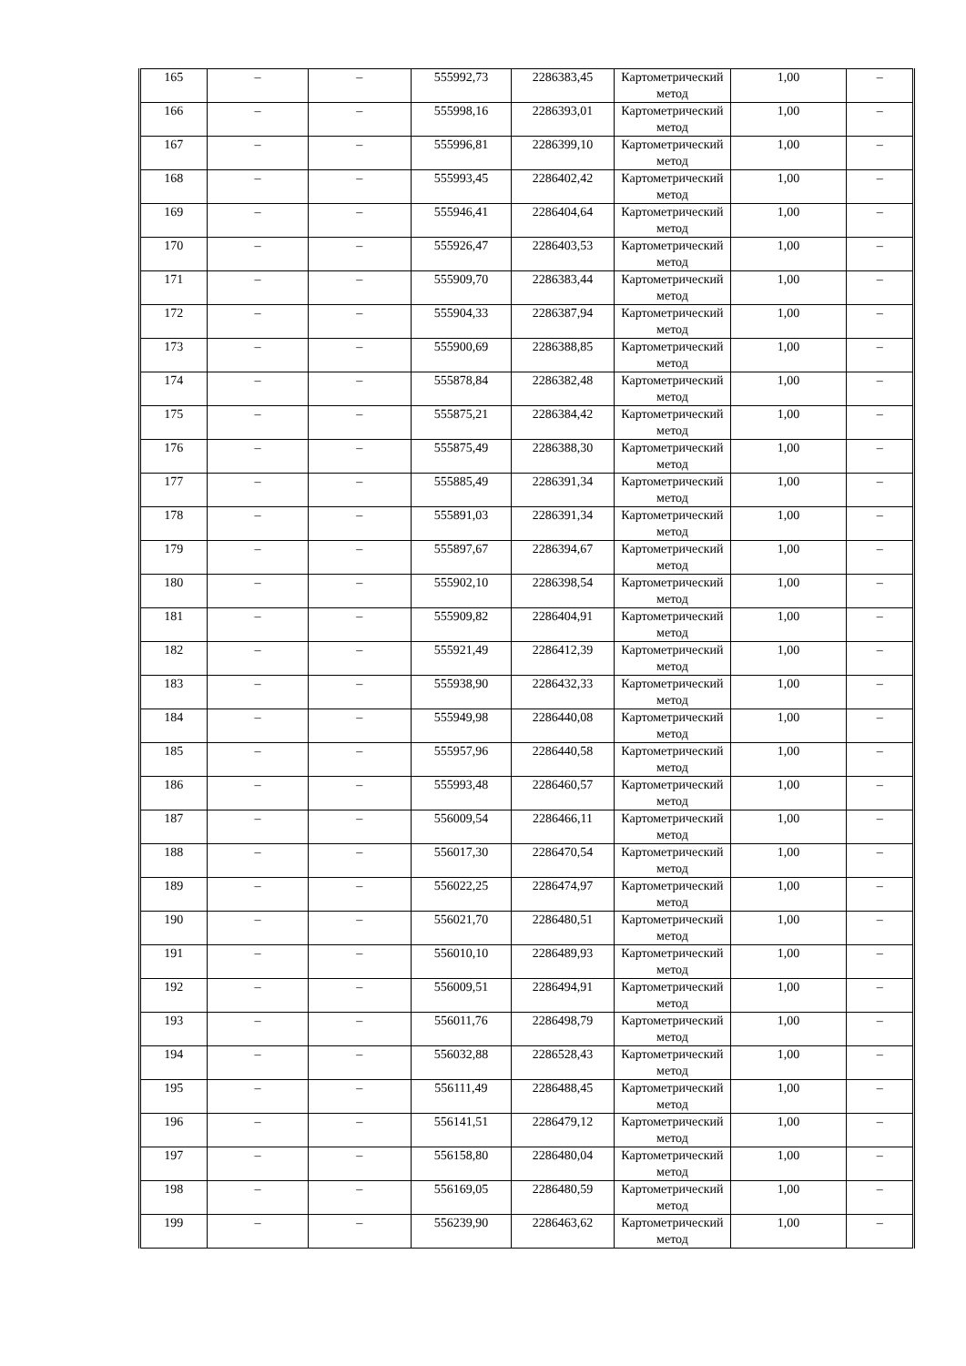| 165 | – | – | 555992,73 | 2286383,45 | Картометрический метод | 1,00 | – |
| 166 | – | – | 555998,16 | 2286393,01 | Картометрический метод | 1,00 | – |
| 167 | – | – | 555996,81 | 2286399,10 | Картометрический метод | 1,00 | – |
| 168 | – | – | 555993,45 | 2286402,42 | Картометрический метод | 1,00 | – |
| 169 | – | – | 555946,41 | 2286404,64 | Картометрический метод | 1,00 | – |
| 170 | – | – | 555926,47 | 2286403,53 | Картометрический метод | 1,00 | – |
| 171 | – | – | 555909,70 | 2286383,44 | Картометрический метод | 1,00 | – |
| 172 | – | – | 555904,33 | 2286387,94 | Картометрический метод | 1,00 | – |
| 173 | – | – | 555900,69 | 2286388,85 | Картометрический метод | 1,00 | – |
| 174 | – | – | 555878,84 | 2286382,48 | Картометрический метод | 1,00 | – |
| 175 | – | – | 555875,21 | 2286384,42 | Картометрический метод | 1,00 | – |
| 176 | – | – | 555875,49 | 2286388,30 | Картометрический метод | 1,00 | – |
| 177 | – | – | 555885,49 | 2286391,34 | Картометрический метод | 1,00 | – |
| 178 | – | – | 555891,03 | 2286391,34 | Картометрический метод | 1,00 | – |
| 179 | – | – | 555897,67 | 2286394,67 | Картометрический метод | 1,00 | – |
| 180 | – | – | 555902,10 | 2286398,54 | Картометрический метод | 1,00 | – |
| 181 | – | – | 555909,82 | 2286404,91 | Картометрический метод | 1,00 | – |
| 182 | – | – | 555921,49 | 2286412,39 | Картометрический метод | 1,00 | – |
| 183 | – | – | 555938,90 | 2286432,33 | Картометрический метод | 1,00 | – |
| 184 | – | – | 555949,98 | 2286440,08 | Картометрический метод | 1,00 | – |
| 185 | – | – | 555957,96 | 2286440,58 | Картометрический метод | 1,00 | – |
| 186 | – | – | 555993,48 | 2286460,57 | Картометрический метод | 1,00 | – |
| 187 | – | – | 556009,54 | 2286466,11 | Картометрический метод | 1,00 | – |
| 188 | – | – | 556017,30 | 2286470,54 | Картометрический метод | 1,00 | – |
| 189 | – | – | 556022,25 | 2286474,97 | Картометрический метод | 1,00 | – |
| 190 | – | – | 556021,70 | 2286480,51 | Картометрический метод | 1,00 | – |
| 191 | – | – | 556010,10 | 2286489,93 | Картометрический метод | 1,00 | – |
| 192 | – | – | 556009,51 | 2286494,91 | Картометрический метод | 1,00 | – |
| 193 | – | – | 556011,76 | 2286498,79 | Картометрический метод | 1,00 | – |
| 194 | – | – | 556032,88 | 2286528,43 | Картометрический метод | 1,00 | – |
| 195 | – | – | 556111,49 | 2286488,45 | Картометрический метод | 1,00 | – |
| 196 | – | – | 556141,51 | 2286479,12 | Картометрический метод | 1,00 | – |
| 197 | – | – | 556158,80 | 2286480,04 | Картометрический метод | 1,00 | – |
| 198 | – | – | 556169,05 | 2286480,59 | Картометрический метод | 1,00 | – |
| 199 | – | – | 556239,90 | 2286463,62 | Картометрический метод | 1,00 | – |